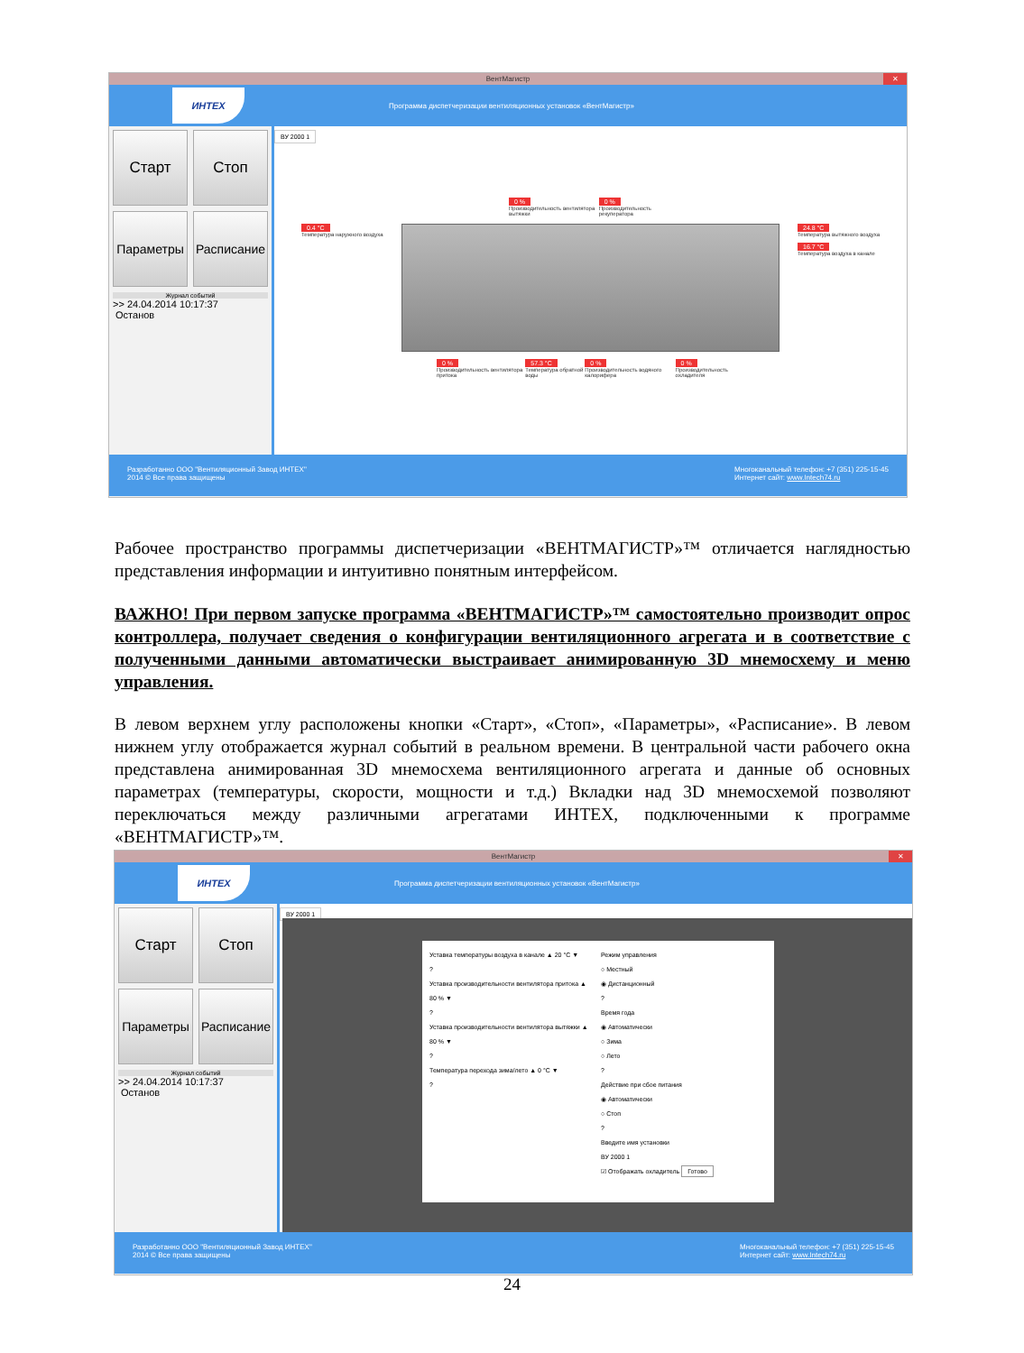ВентМагистр ✕
ИНТЕХ
Программа диспетчеризации вентиляционных установок «ВентМагистр»
Старт
Стоп
Параметры
Расписание
Журнал событий
>> 24.04.2014 10:17:37
Останов
ВУ 2000 1
0 %
Производительность вентилятора вытяжки 0 %
Производительность рекуператора
0.4 °C
Температура наружного воздуха
24.8 °C
Температура вытяжного воздуха
16.7 °C
Температура воздуха в канале
0 %
Производительность вентилятора притока 57.3 °C
Температура обратной воды 0 %
Производительность водяного калорифера 0 %
Производительность охладителя
Разработанно ООО "Вентиляционный Завод ИНТЕХ"
2014 © Все права защищены Многоканальный телефон: +7 (351) 225-15-45
Интернет сайт: www.Intech74.ru
Рабочее пространство программы диспетчеризации «ВЕНТМАГИСТР»™ отличается наглядностью представления информации и интуитивно понятным интерфейсом.
ВАЖНО! При первом запуске программа «ВЕНТМАГИСТР»™ самостоятельно производит опрос контроллера, получает сведения о конфигурации вентиляционного агрегата и в соответствие с полученными данными автоматически выстраивает анимированную 3D мнемосхему и меню управления.
В левом верхнем углу расположены кнопки «Старт», «Стоп», «Параметры», «Расписание». В левом нижнем углу отображается журнал событий в реальном времени. В центральной части рабочего окна представлена анимированная 3D мнемосхема вентиляционного агрегата и данные об основных параметрах (температуры, скорости, мощности и т.д.) Вкладки над 3D мнемосхемой позволяют переключаться между различными агрегатами ИНТЕХ, подключенными к программе «ВЕНТМАГИСТР»™.
ВентМагистр ✕
ИНТЕХ
Программа диспетчеризации вентиляционных установок «ВентМагистр»
Старт
Стоп
Параметры
Расписание
Журнал событий
>> 24.04.2014 10:17:37
Останов
ВУ 2000 1
Уставка температуры воздуха в канале ▲ 20 °C ▼
?
Уставка производительности вентилятора притока ▲ 80 % ▼
?
Уставка производительности вентилятора вытяжки ▲ 80 % ▼
?
Температура перехода зима/лето ▲ 0 °C ▼
?
Режим управления
○ Местный
◉ Дистанционный
?
Время года
◉ Автоматически
○ Зима
○ Лето
?
Действие при сбое питания
◉ Автоматически
○ Стоп
?
Введите имя установки
ВУ 2000 1
☑ Отображать охладитель Готово
Разработанно ООО "Вентиляционный Завод ИНТЕХ"
2014 © Все права защищены Многоканальный телефон: +7 (351) 225-15-45
Интернет сайт: www.Intech74.ru
24